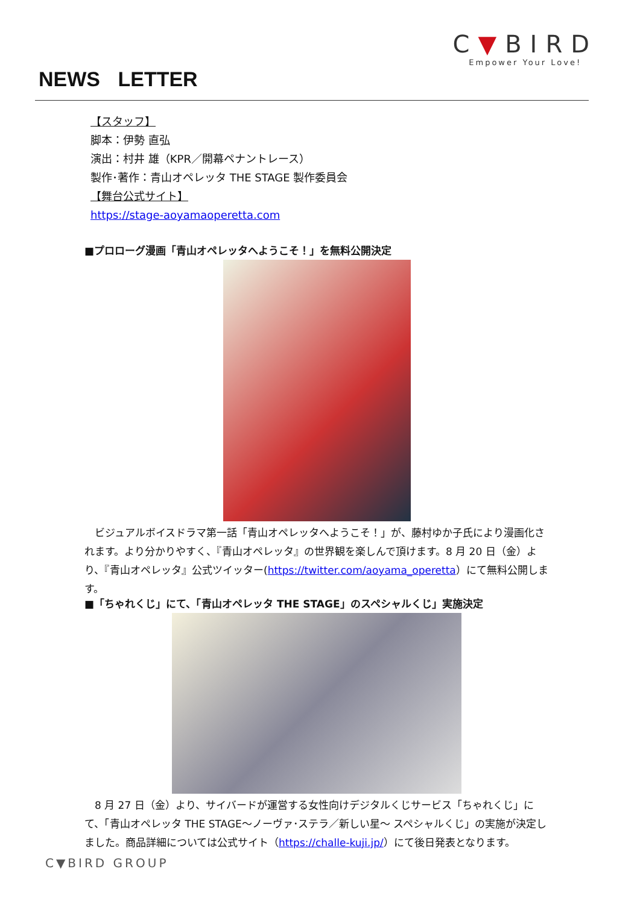C▼BIRD
Empower Your Love!
NEWS LETTER
【スタッフ】
脚本：伊勢 直弘
演出：村井 雄（KPR／開幕ペナントレース）
製作･著作：青山オペレッタ THE STAGE 製作委員会
【舞台公式サイト】
https://stage-aoyamaoperetta.com
■プロローグ漫画「青山オペレッタへようこそ！」を無料公開決定
ビジュアルボイスドラマ第一話「青山オペレッタへようこそ！」が、藤村ゆか子氏により漫画化されます。より分かりやすく、『青山オペレッタ』の世界観を楽しんで頂けます。8 月 20 日（金）より、『青山オペレッタ』公式ツイッター(https://twitter.com/aoyama_operetta）にて無料公開します。
■「ちゃれくじ」にて、「青山オペレッタ THE STAGE」のスペシャルくじ」実施決定
8 月 27 日（金）より、サイバードが運営する女性向けデジタルくじサービス「ちゃれくじ」にて、「青山オペレッタ THE STAGE～ノーヴァ･ステラ／新しい星～ スペシャルくじ」の実施が決定しました。商品詳細については公式サイト（https://challe-kuji.jp/）にて後日発表となります。
C▼BIRD GROUP